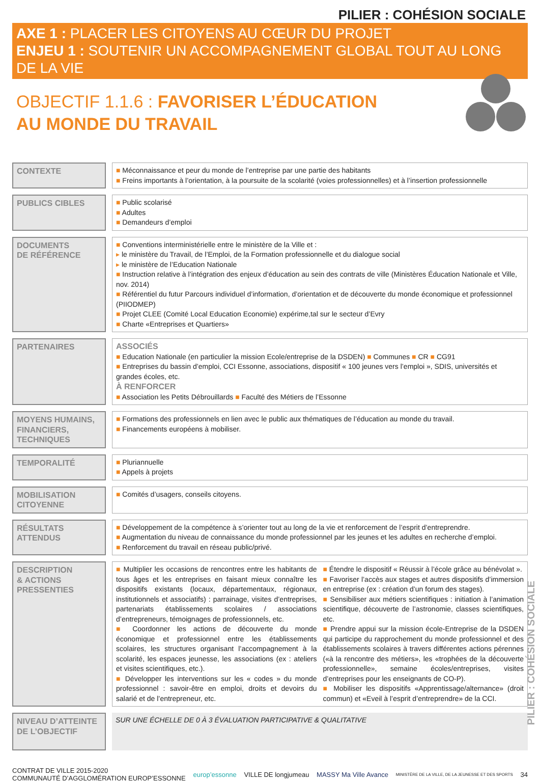PILIER : COHÉSION SOCIALE
AXE 1 : PLACER LES CITOYENS AU CŒUR DU PROJET
ENJEU 1 : SOUTENIR UN ACCOMPAGNEMENT GLOBAL TOUT AU LONG DE LA VIE
OBJECTIF 1.1.6 : FAVORISER L’ÉDUCATION
AU MONDE DU TRAVAIL
| CONTEXTE | | ■ Méconnaissance et peur du monde de l’entreprise par une partie des habitants ■ Freins importants à l’orientation, à la poursuite de la scolarité (voies professionnelles) et à l’insertion professionnelle |
| PUBLICS CIBLES | | ■ Public scolarisé ■ Adultes ■ Demandeurs d’emploi |
| DOCUMENTS DE RÉFÉRENCE | | ■ Conventions interministérielle entre le ministère de la Ville et : ▸ le ministère du Travail, de l’Emploi, de la Formation professionnelle et du dialogue social ▸ le ministère de l’Education Nationale ■ Instruction relative à l’intégration des enjeux d’éducation au sein des contrats de ville (Ministères Éducation Nationale et Ville, nov. 2014) ■ Référentiel du futur Parcours individuel d’information, d’orientation et de découverte du monde économique et professionnel (PIIODMEP) ■ Projet CLEE (Comité Local Education Economie) expérime,tal sur le secteur d’Evry ■ Charte «Entreprises et Quartiers» |
| PARTENAIRES | | ASSOCIÉS ■ Education Nationale (en particulier la mission Ecole/entreprise de la DSDEN) ■ Communes ■ CR ■ CG91 ■ Entreprises du bassin d’emploi, CCI Essonne, associations, dispositif « 100 jeunes vers l’emploi », SDIS, universités et grandes écoles, etc. À RENFORCER ■ Association les Petits Débrouillards ■ Faculté des Métiers de l’Essonne |
| MOYENS HUMAINS, FINANCIERS, TECHNIQUES | | ■ Formations des professionnels en lien avec le public aux thématiques de l’éducation au monde du travail. ■ Financements européens à mobiliser. |
| TEMPORALITÉ | | ■ Pluriannuelle ■ Appels à projets |
| MOBILISATION CITOYENNE | | ■ Comités d’usagers, conseils citoyens. |
| RÉSULTATS ATTENDUS | | ■ Développement de la compétence à s’orienter tout au long de la vie et renforcement de l’esprit d’entreprendre. ■ Augmentation du niveau de connaissance du monde professionnel par les jeunes et les adultes en recherche d’emploi. ■ Renforcement du travail en réseau public/privé. |
| DESCRIPTION & ACTIONS PRESSENTIES | | ■ Multiplier les occasions de rencontres entre les habitants de tous âges et les entreprises en faisant mieux connaître les dispositifs existants (locaux, départementaux, régionaux, institutionnels et associatifs) : parrainage, visites d’entreprises, partenariats établissements scolaires / associations d’entrepreneurs, témoignages de professionnels, etc. ■ Coordonner les actions de découverte du monde économique et professionnel entre les établissements scolaires, les structures organisant l’accompagnement à la scolarité, les espaces jeunesse, les associations (ex : ateliers et visites scientifiques, etc.). ■ Développer les interventions sur les « codes » du monde professionnel : savoir-être en emploi, droits et devoirs du salarié et de l’entrepreneur, etc. ■ Étendre le dispositif « Réussir à l’école grâce au bénévolat ». ■ Favoriser l’accès aux stages et autres dispositifs d’immersion en entreprise (ex : création d’un forum des stages). ■ Sensibiliser aux métiers scientifiques : initiation à l’animation scientifique, découverte de l’astronomie, classes scientifiques, etc. ■ Prendre appui sur la mission école-Entreprise de la DSDEN qui participe du rapprochement du monde professionnel et des établissements scolaires à travers différentes actions pérennes («à la rencontre des métiers», les «trophées de la découverte professionnelle», semaine écoles/entreprises, visites d’entreprises pour les enseignants de CO-P). ■ Mobiliser les dispositifs «Apprentissage/alternance» (droit commun) et «Eveil à l’esprit d’entreprendre» de la CCI. |
| NIVEAU D’ATTEINTE DE L’OBJECTIF | | SUR UNE ÉCHELLE DE 0 À 3 ÉVALUATION PARTICIPATIVE & QUALITATIVE |
PILIER : COHÉSION SOCIALE
CONTRAT DE VILLE 2015-2020
COMMUNAUTÉ D’AGGLOMÉRATION EUROP’ESSONNE
europ’essonne VILLE DE longjumeau MASSY Ma Ville Avance
MINISTÈRE DE LA VILLE, DE LA JEUNESSE ET DES SPORTS
34